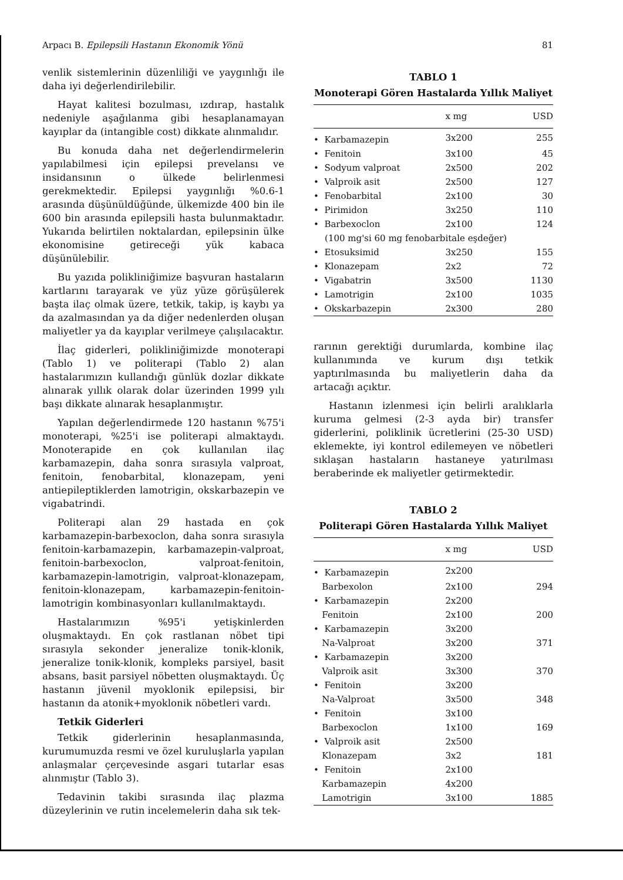Arpacı B. Epilepsili Hastanın Ekonomik Yönü 81
venlik sistemlerinin düzenliliği ve yaygınlığı ile daha iyi değerlendirilebilir.
Hayat kalitesi bozulması, ızdırap, hastalık nedeniyle aşağılanma gibi hesaplanamayan kayıplar da (intangible cost) dikkate alınmalıdır.
Bu konuda daha net değerlendirmelerin yapılabilmesi için epilepsi prevelansı ve insidansının o ülkede belirlenmesi gerekmektedir. Epilepsi yaygınlığı %0.6-1 arasında düşünüldüğünde, ülkemizde 400 bin ile 600 bin arasında epilepsili hasta bulunmaktadır. Yukarıda belirtilen noktalardan, epilepsinin ülke ekonomisine getireceği yük kabaca düşünülebilir.
Bu yazıda polikliniğimize başvuran hastaların kartlarını tarayarak ve yüz yüze görüşülerek başta ilaç olmak üzere, tetkik, takip, iş kaybı ya da azalmasından ya da diğer nedenlerden oluşan maliyetler ya da kayıplar verilmeye çalışılacaktır.
İlaç giderleri, polikliniğimizde monoterapi (Tablo 1) ve politerapi (Tablo 2) alan hastalarımızın kullandığı günlük dozlar dikkate alınarak yıllık olarak dolar üzerinden 1999 yılı başı dikkate alınarak hesaplanmıştır.
Yapılan değerlendirmede 120 hastanın %75'i monoterapi, %25'i ise politerapi almaktaydı. Monoterapide en çok kullanılan ilaç karbamazepin, daha sonra sırasıyla valproat, fenitoin, fenobarbital, klonazepam, yeni antiepileptiklerden lamotrigin, okskarbazepin ve vigabatrindi.
Politerapi alan 29 hastada en çok karbamazepin-barbexoclon, daha sonra sırasıyla fenitoin-karbamazepin, karbamazepin-valproat, fenitoin-barbexoclon, valproat-fenitoin, karbamazepin-lamotrigin, valproat-klonazepam, fenitoin-klonazepam, karbamazepin-fenitoin-lamotrigin kombinasyonları kullanılmaktaydı.
Hastalarımızın %95'i yetişkinlerden oluşmaktaydı. En çok rastlanan nöbet tipi sırasıyla sekonder jeneralize tonik-klonik, jeneralize tonik-klonik, kompleks parsiyel, basit absans, basit parsiyel nöbetten oluşmaktaydı. Üç hastanın jüvenil myoklonik epilepsisi, bir hastanın da atonik+myoklonik nöbetleri vardı.
Tetkik Giderleri
Tetkik giderlerinin hesaplanmasında, kurumumuzda resmi ve özel kuruluşlarla yapılan anlaşmalar çerçevesinde asgari tutarlar esas alınmıştır (Tablo 3).
Tedavinin takibi sırasında ilaç plazma düzeylerinin ve rutin incelemelerin daha sık tek-
TABLO 1
Monoterapi Gören Hastalarda Yıllık Maliyet
| | x mg | USD |
| --- | --- | --- |
| • Karbamazepin | 3x200 | 255 |
| • Fenitoin | 3x100 | 45 |
| • Sodyum valproat | 2x500 | 202 |
| • Valproik asit | 2x500 | 127 |
| • Fenobarbital | 2x100 | 30 |
| • Pirimidon | 3x250 | 110 |
| • Barbexoclon | 2x100 | 124 |
| (100 mg'si 60 mg fenobarbitale eşdeğer) | | |
| • Etosuksimid | 3x250 | 155 |
| • Klonazepam | 2x2 | 72 |
| • Vigabatrin | 3x500 | 1130 |
| • Lamotrigin | 2x100 | 1035 |
| • Okskarbazepin | 2x300 | 280 |
rarının gerektiği durumlarda, kombine ilaç kullanımında ve kurum dışı tetkik yaptırılmasında bu maliyetlerin daha da artacağı açıktır.
Hastanın izlenmesi için belirli aralıklarla kuruma gelmesi (2-3 ayda bir) transfer giderlerini, poliklinik ücretlerini (25-30 USD) eklemekte, iyi kontrol edilemeyen ve nöbetleri sıklaşan hastaların hastaneye yatırılması beraberinde ek maliyetler getirmektedir.
TABLO 2
Politerapi Gören Hastalarda Yıllık Maliyet
| | x mg | USD |
| --- | --- | --- |
| • Karbamazepin | 2x200 | |
| Barbexolon | 2x100 | 294 |
| • Karbamazepin | 2x200 | |
| Fenitoin | 2x100 | 200 |
| • Karbamazepin | 3x200 | |
| Na-Valproat | 3x200 | 371 |
| • Karbamazepin | 3x200 | |
| Valproik asit | 3x300 | 370 |
| • Fenitoin | 3x200 | |
| Na-Valproat | 3x500 | 348 |
| • Fenitoin | 3x100 | |
| Barbexoclon | 1x100 | 169 |
| • Valproik asit | 2x500 | |
| Klonazepam | 3x2 | 181 |
| • Fenitoin | 2x100 | |
| Karbamazepin | 4x200 | |
| Lamotrigin | 3x100 | 1885 |